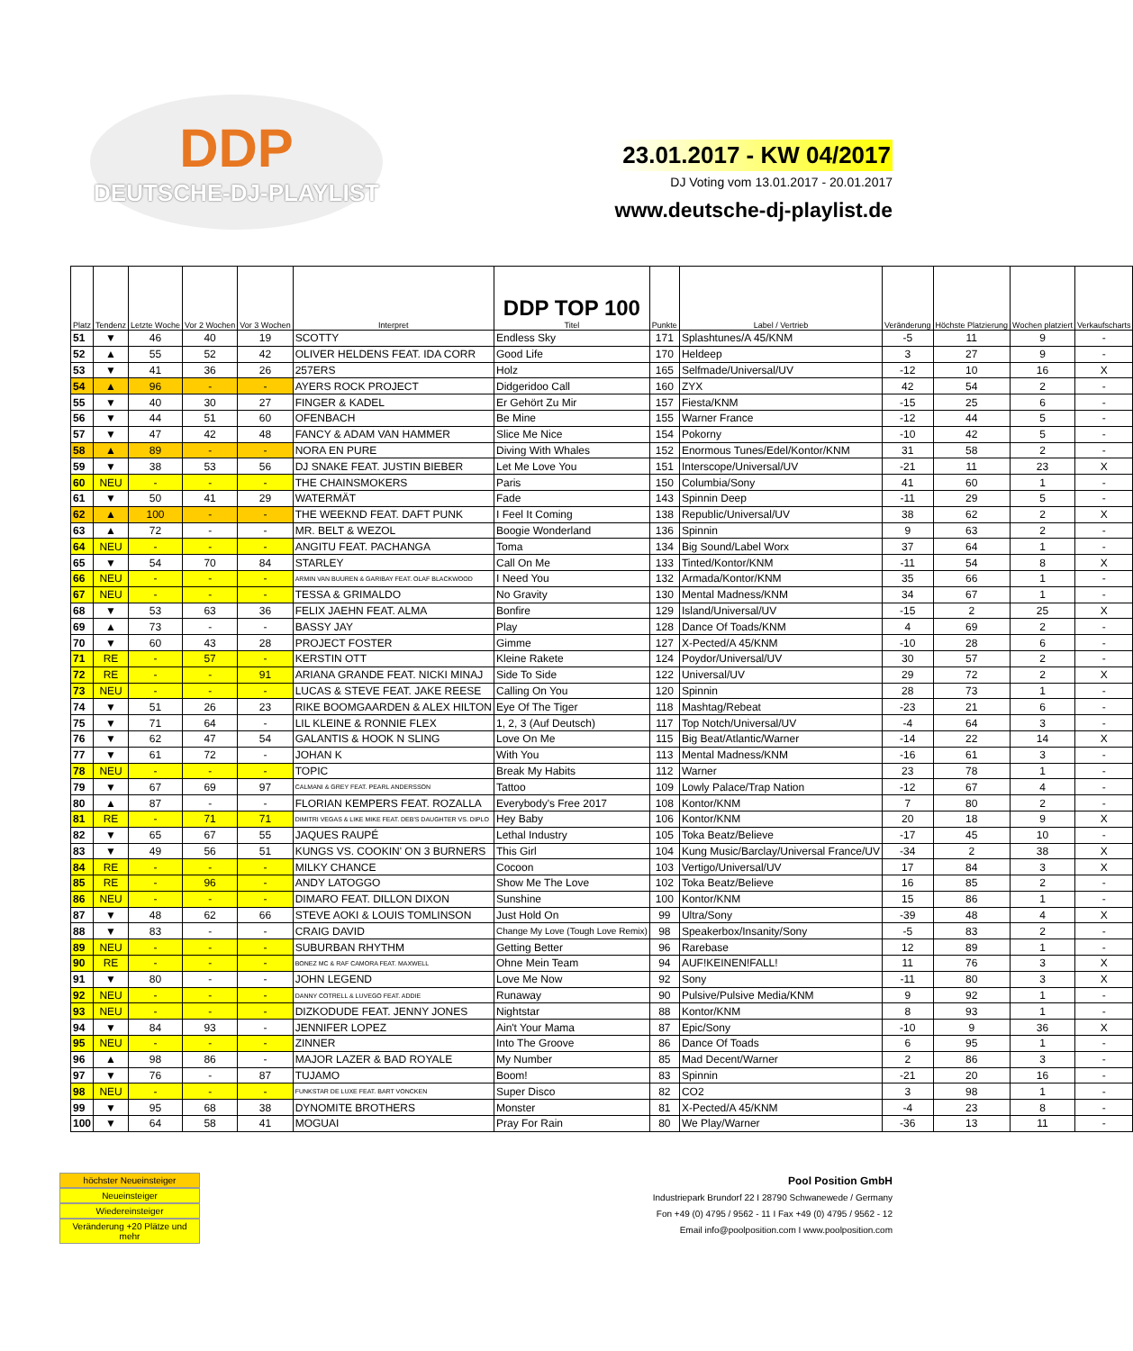DDP
DEUTSCHE-DJ-PLAYLIST
23.01.2017 - KW 04/2017
DJ Voting vom 13.01.2017 - 20.01.2017
www.deutsche-dj-playlist.de
| Platz | Tendenz | Letzte Woche | Vor 2 Wochen | Vor 3 Wochen | Interpret | DDP TOP 100 Titel | Punkte | Label / Vertrieb | Veränderung | Höchste Platzierung | Wochen platziert | Verkaufscharts |
| --- | --- | --- | --- | --- | --- | --- | --- | --- | --- | --- | --- | --- |
| 51 | ▼ | 46 | 40 | 19 | SCOTTY | Endless Sky | 171 | Splashtunes/A 45/KNM | -5 | 11 | 9 | - |
| 52 | ▲ | 55 | 52 | 42 | OLIVER HELDENS FEAT. IDA CORR | Good Life | 170 | Heldeep | 3 | 27 | 9 | - |
| 53 | ▼ | 41 | 36 | 26 | 257ERS | Holz | 165 | Selfmade/Universal/UV | -12 | 10 | 16 | X |
| 54 | ▲ | 96 | - | - | AYERS ROCK PROJECT | Didgeridoo Call | 160 | ZYX | 42 | 54 | 2 | - |
| 55 | ▼ | 40 | 30 | 27 | FINGER & KADEL | Er Gehört Zu Mir | 157 | Fiesta/KNM | -15 | 25 | 6 | - |
| 56 | ▼ | 44 | 51 | 60 | OFENBACH | Be Mine | 155 | Warner France | -12 | 44 | 5 | - |
| 57 | ▼ | 47 | 42 | 48 | FANCY & ADAM VAN HAMMER | Slice Me Nice | 154 | Pokorny | -10 | 42 | 5 | - |
| 58 | ▲ | 89 | - | - | NORA EN PURE | Diving With Whales | 152 | Enormous Tunes/Edel/Kontor/KNM | 31 | 58 | 2 | - |
| 59 | ▼ | 38 | 53 | 56 | DJ SNAKE FEAT. JUSTIN BIEBER | Let Me Love You | 151 | Interscope/Universal/UV | -21 | 11 | 23 | X |
| 60 | NEU | - | - | - | THE CHAINSMOKERS | Paris | 150 | Columbia/Sony | 41 | 60 | 1 | - |
| 61 | ▼ | 50 | 41 | 29 | WATERMÄT | Fade | 143 | Spinnin Deep | -11 | 29 | 5 | - |
| 62 | ▲ | 100 | - | - | THE WEEKND FEAT. DAFT PUNK | I Feel It Coming | 138 | Republic/Universal/UV | 38 | 62 | 2 | X |
| 63 | ▲ | 72 | - | - | MR. BELT & WEZOL | Boogie Wonderland | 136 | Spinnin | 9 | 63 | 2 | - |
| 64 | NEU | - | - | - | ANGITU FEAT. PACHANGA | Toma | 134 | Big Sound/Label Worx | 37 | 64 | 1 | - |
| 65 | ▼ | 54 | 70 | 84 | STARLEY | Call On Me | 133 | Tinted/Kontor/KNM | -11 | 54 | 8 | X |
| 66 | NEU | - | - | - | ARMIN VAN BUUREN & GARIBAY FEAT. OLAF BLACKWOOD | I Need You | 132 | Armada/Kontor/KNM | 35 | 66 | 1 | - |
| 67 | NEU | - | - | - | TESSA & GRIMALDO | No Gravity | 130 | Mental Madness/KNM | 34 | 67 | 1 | - |
| 68 | ▼ | 53 | 63 | 36 | FELIX JAEHN FEAT. ALMA | Bonfire | 129 | Island/Universal/UV | -15 | 2 | 25 | X |
| 69 | ▲ | 73 | - | - | BASSY JAY | Play | 128 | Dance Of Toads/KNM | 4 | 69 | 2 | - |
| 70 | ▼ | 60 | 43 | 28 | PROJECT FOSTER | Gimme | 127 | X-Pected/A 45/KNM | -10 | 28 | 6 | - |
| 71 | RE | - | 57 | - | KERSTIN OTT | Kleine Rakete | 124 | Poydor/Universal/UV | 30 | 57 | 2 | - |
| 72 | RE | - | - | 91 | ARIANA GRANDE FEAT. NICKI MINAJ | Side To Side | 122 | Universal/UV | 29 | 72 | 2 | X |
| 73 | NEU | - | - | - | LUCAS & STEVE FEAT. JAKE REESE | Calling On You | 120 | Spinnin | 28 | 73 | 1 | - |
| 74 | ▼ | 51 | 26 | 23 | RIKE BOOMGAARDEN & ALEX HILTON | Eye Of The Tiger | 118 | Mashtag/Rebeat | -23 | 21 | 6 | - |
| 75 | ▼ | 71 | 64 | - | LIL KLEINE & RONNIE FLEX | 1, 2, 3 (Auf Deutsch) | 117 | Top Notch/Universal/UV | -4 | 64 | 3 | - |
| 76 | ▼ | 62 | 47 | 54 | GALANTIS & HOOK N SLING | Love On Me | 115 | Big Beat/Atlantic/Warner | -14 | 22 | 14 | X |
| 77 | ▼ | 61 | 72 | - | JOHAN K | With You | 113 | Mental Madness/KNM | -16 | 61 | 3 | - |
| 78 | NEU | - | - | - | TOPIC | Break My Habits | 112 | Warner | 23 | 78 | 1 | - |
| 79 | ▼ | 67 | 69 | 97 | CALMANI & GREY FEAT. PEARL ANDERSSON | Tattoo | 109 | Lowly Palace/Trap Nation | -12 | 67 | 4 | - |
| 80 | ▲ | 87 | - | - | FLORIAN KEMPERS FEAT. ROZALLA | Everybody's Free 2017 | 108 | Kontor/KNM | 7 | 80 | 2 | - |
| 81 | RE | - | 71 | 71 | DIMITRI VEGAS & LIKE MIKE FEAT. DEB'S DAUGHTER VS. DIPLO | Hey Baby | 106 | Kontor/KNM | 20 | 18 | 9 | X |
| 82 | ▼ | 65 | 67 | 55 | JAQUES RAUPÉ | Lethal Industry | 105 | Toka Beatz/Believe | -17 | 45 | 10 | - |
| 83 | ▼ | 49 | 56 | 51 | KUNGS VS. COOKIN' ON 3 BURNERS | This Girl | 104 | Kung Music/Barclay/Universal France/UV | -34 | 2 | 38 | X |
| 84 | RE | - | - | - | MILKY CHANCE | Cocoon | 103 | Vertigo/Universal/UV | 17 | 84 | 3 | X |
| 85 | RE | - | 96 | - | ANDY LATOGGO | Show Me The Love | 102 | Toka Beatz/Believe | 16 | 85 | 2 | - |
| 86 | NEU | - | - | - | DIMARO FEAT. DILLON DIXON | Sunshine | 100 | Kontor/KNM | 15 | 86 | 1 | - |
| 87 | ▼ | 48 | 62 | 66 | STEVE AOKI & LOUIS TOMLINSON | Just Hold On | 99 | Ultra/Sony | -39 | 48 | 4 | X |
| 88 | ▼ | 83 | - | - | CRAIG DAVID | Change My Love (Tough Love Remix) | 98 | Speakerbox/Insanity/Sony | -5 | 83 | 2 | - |
| 89 | NEU | - | - | - | SUBURBAN RHYTHM | Getting Better | 96 | Rarebase | 12 | 89 | 1 | - |
| 90 | RE | - | - | - | BONEZ MC & RAF CAMORA FEAT. MAXWELL | Ohne Mein Team | 94 | AUF!KEINEN!FALL! | 11 | 76 | 3 | X |
| 91 | ▼ | 80 | - | - | JOHN LEGEND | Love Me Now | 92 | Sony | -11 | 80 | 3 | X |
| 92 | NEU | - | - | - | DANNY COTRELL & LUVEGO FEAT. ADDIE | Runaway | 90 | Pulsive/Pulsive Media/KNM | 9 | 92 | 1 | - |
| 93 | NEU | - | - | - | DIZKODUDE FEAT. JENNY JONES | Nightstar | 88 | Kontor/KNM | 8 | 93 | 1 | - |
| 94 | ▼ | 84 | 93 | - | JENNIFER LOPEZ | Ain't Your Mama | 87 | Epic/Sony | -10 | 9 | 36 | X |
| 95 | NEU | - | - | - | ZINNER | Into The Groove | 86 | Dance Of Toads | 6 | 95 | 1 | - |
| 96 | ▲ | 98 | 86 | - | MAJOR LAZER & BAD ROYALE | My Number | 85 | Mad Decent/Warner | 2 | 86 | 3 | - |
| 97 | ▼ | 76 | - | 87 | TUJAMO | Boom! | 83 | Spinnin | -21 | 20 | 16 | - |
| 98 | NEU | - | - | - | FUNKSTAR DE LUXE FEAT. BART VONCKEN | Super Disco | 82 | CO2 | 3 | 98 | 1 | - |
| 99 | ▼ | 95 | 68 | 38 | DYNOMITE BROTHERS | Monster | 81 | X-Pected/A 45/KNM | -4 | 23 | 8 | - |
| 100 | ▼ | 64 | 58 | 41 | MOGUAI | Pray For Rain | 80 | We Play/Warner | -36 | 13 | 11 | - |
höchster Neueinsteiger
Neueinsteiger
Wiedereinsteiger
Veränderung +20 Plätze und mehr
Pool Position GmbH
Industriepark Brundorf 22 I 28790 Schwanewede / Germany
Fon +49 (0) 4795 / 9562 - 11 I Fax +49 (0) 4795 / 9562 - 12
Email info@poolposition.com I www.poolposition.com